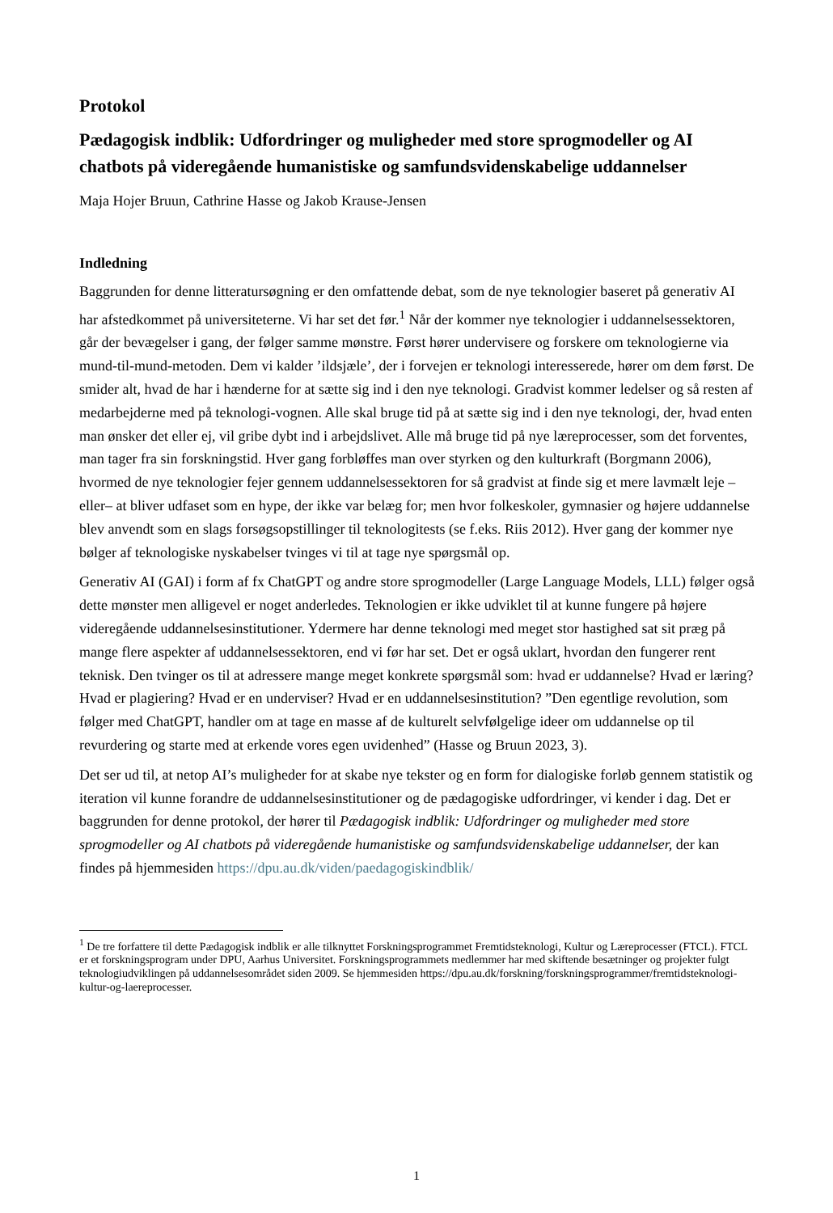Protokol
Pædagogisk indblik: Udfordringer og muligheder med store sprogmodeller og AI chatbots på videregående humanistiske og samfundsvidenskabelige uddannelser
Maja Hojer Bruun, Cathrine Hasse og Jakob Krause-Jensen
Indledning
Baggrunden for denne litteratursøgning er den omfattende debat, som de nye teknologier baseret på generativ AI har afstedkommet på universiteterne. Vi har set det før.<sup>1</sup> Når der kommer nye teknologier i uddannelsessektoren, går der bevægelser i gang, der følger samme mønstre. Først hører undervisere og forskere om teknologierne via mund-til-mund-metoden. Dem vi kalder ’ildsjæle’, der i forvejen er teknologi interesserede, hører om dem først. De smider alt, hvad de har i hænderne for at sætte sig ind i den nye teknologi. Gradvist kommer ledelser og så resten af medarbejderne med på teknologi-vognen. Alle skal bruge tid på at sætte sig ind i den nye teknologi, der, hvad enten man ønsker det eller ej, vil gribe dybt ind i arbejdslivet. Alle må bruge tid på nye læreprocesser, som det forventes, man tager fra sin forskningstid. Hver gang forbløffes man over styrken og den kulturkraft (Borgmann 2006), hvormed de nye teknologier fejer gennem uddannelsessektoren for så gradvist at finde sig et mere lavmælt leje – eller– at bliver udfaset som en hype, der ikke var belæg for; men hvor folkeskoler, gymnasier og højere uddannelse blev anvendt som en slags forsøgsopstillinger til teknologitests (se f.eks. Riis 2012). Hver gang der kommer nye bølger af teknologiske nyskabelser tvinges vi til at tage nye spørgsmål op.
Generativ AI (GAI) i form af fx ChatGPT og andre store sprogmodeller (Large Language Models, LLL) følger også dette mønster men alligevel er noget anderledes. Teknologien er ikke udviklet til at kunne fungere på højere videregående uddannelsesinstitutioner. Ydermere har denne teknologi med meget stor hastighed sat sit præg på mange flere aspekter af uddannelsessektoren, end vi før har set. Det er også uklart, hvordan den fungerer rent teknisk. Den tvinger os til at adressere mange meget konkrete spørgsmål som: hvad er uddannelse? Hvad er læring? Hvad er plagiering? Hvad er en underviser? Hvad er en uddannelsesinstitution? ”Den egentlige revolution, som følger med ChatGPT, handler om at tage en masse af de kulturelt selvfølgelige ideer om uddannelse op til revurdering og starte med at erkende vores egen uvidenhed” (Hasse og Bruun 2023, 3).
Det ser ud til, at netop AI’s muligheder for at skabe nye tekster og en form for dialogiske forløb gennem statistik og iteration vil kunne forandre de uddannelsesinstitutioner og de pædagogiske udfordringer, vi kender i dag. Det er baggrunden for denne protokol, der hører til Pædagogisk indblik: Udfordringer og muligheder med store sprogmodeller og AI chatbots på videregående humanistiske og samfundsvidenskabelige uddannelser, der kan findes på hjemmesiden https://dpu.au.dk/viden/paedagogiskindblik/
<sup>1</sup> De tre forfattere til dette Pædagogisk indblik er alle tilknyttet Forskningsprogrammet Fremtidsteknologi, Kultur og Læreprocesser (FTCL). FTCL er et forskningsprogram under DPU, Aarhus Universitet. Forskningsprogrammets medlemmer har med skiftende besætninger og projekter fulgt teknologiudviklingen på uddannelsesområdet siden 2009. Se hjemmesiden https://dpu.au.dk/forskning/forskningsprogrammer/fremtidsteknologi-kultur-og-laereprocesser.
1